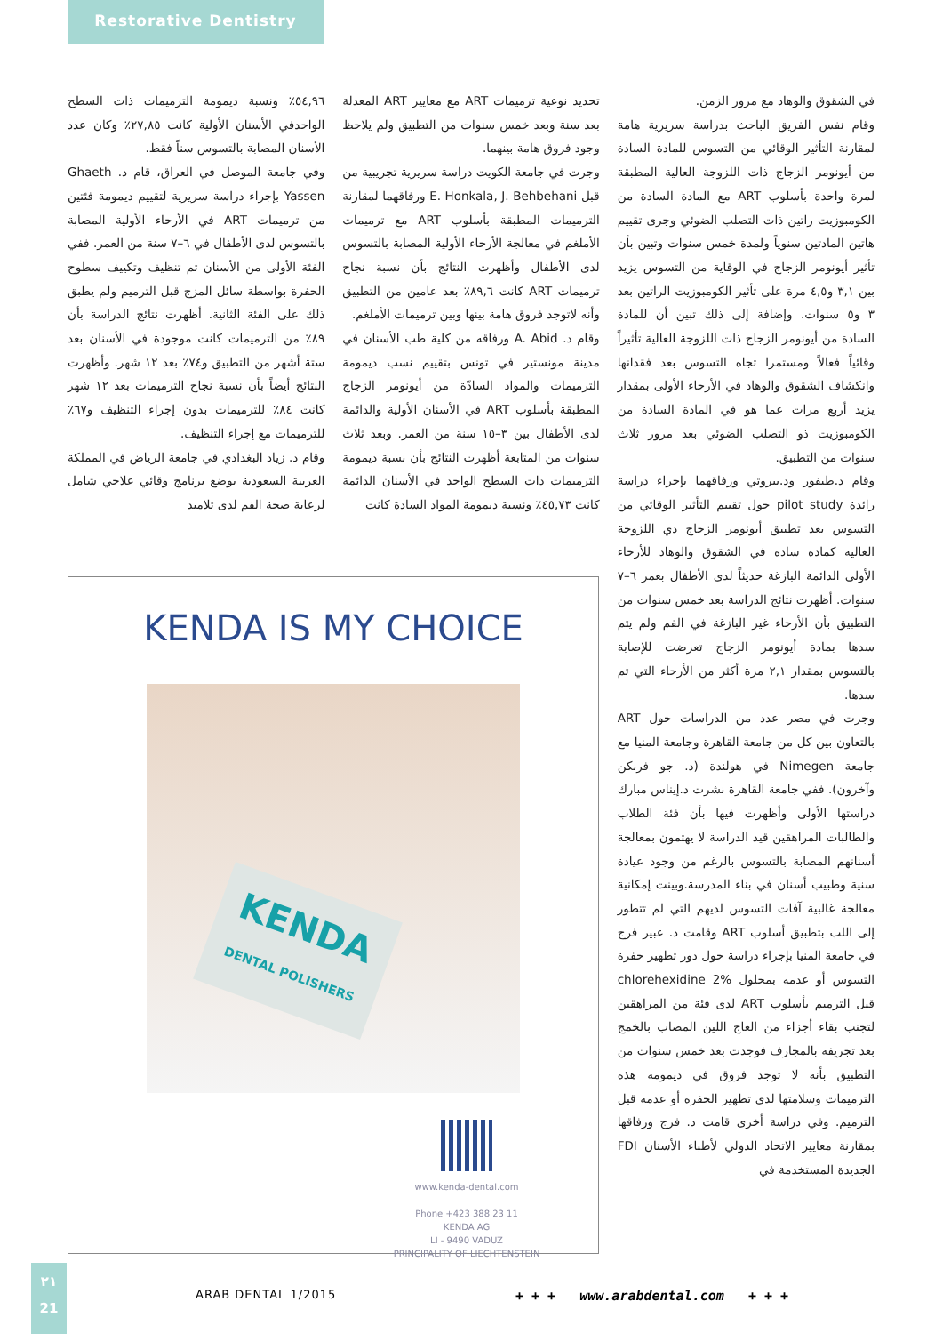Restorative Dentistry
في الشقوق والوهاد مع مرور الزمن.
وقام نفس الفريق الباحث بدراسة سريرية هامة لمقارنة التأثير الوقائي من التسوس للمادة السادة من أيونومر الزجاج ذات اللزوجة العالية المطبقة لمرة واحدة بأسلوب ART مع المادة السادة من الكومبوزيت راتين ذات التصلب الضوئي وجرى تقييم هاتين المادتين سنوياً ولمدة خمس سنوات وتبين بأن تأثير أيونومر الزجاج في الوقاية من التسوس يزيد بين ٣,١ و٤,٥ مرة على تأثير الكومبوزيت الراتين بعد ٣ و٥ سنوات. وإضافة إلى ذلك تبين أن للمادة السادة من أيونومر الزجاج ذات اللزوجة العالية تأثيراً وقائياً فعالاً ومستمرا تجاه التسوس بعد فقدانها وانكشاف الشقوق والوهاد في الأرحاء الأولى بمقدار يزيد أربع مرات عما هو في المادة السادة من الكومبوزيت ذو التصلب الضوئي بعد مرور ثلاث سنوات من التطبيق.
وقام د.طيفور ود.بيروتي ورفاقهما بإجراء دراسة رائدة pilot study حول تقييم التأثير الوقائي من التسوس بعد تطبيق أيونومر الزجاج ذي اللزوجة العالية كمادة سادة في الشقوق والوهاد للأرحاء الأولى الدائمة البازغة حديثاً لدى الأطفال بعمر ٦–٧ سنوات. أظهرت نتائج الدراسة بعد خمس سنوات من التطبيق بأن الأرحاء غير البازغة في الفم ولم يتم سدها بمادة أيونومر الزجاج تعرضت للإصابة بالتسوس بمقدار ٢,١ مرة أكثر من الأرحاء التي تم سدها.
وجرت في مصر عدد من الدراسات حول ART بالتعاون بين كل من جامعة القاهرة وجامعة المنيا مع جامعة Nimegen في هولندة (د. جو فرنكن وآخرون). ففي جامعة القاهرة نشرت د.إيناس مبارك دراستها الأولى وأظهرت فيها بأن فئة الطلاب والطالبات المراهقين قيد الدراسة لا يهتمون بمعالجة أسنانهم المصابة بالتسوس بالرغم من وجود عيادة سنية وطبيب أسنان في بناء المدرسة.وبينت إمكانية معالجة غالبية آفات التسوس لديهم التي لم تتطور إلى اللب بتطبيق أسلوب ART وقامت د. عبير فرج في جامعة المنيا بإجراء دراسة حول دور تطهير حفرة التسوس أو عدمه بمحلول chlorehexidine 2% قبل الترميم بأسلوب ART لدى فئة من المراهقين لتجنب بقاء أجزاء من العاج اللين المصاب بالخمج بعد تجريفه بالمجارف فوجدت بعد خمس سنوات من التطبيق بأنه لا توجد فروق في ديمومة هذه الترميمات وسلامتها لدى تطهير الحفره أو عدمه قبل الترميم. وفي دراسة أخرى قامت د. فرج ورفاقها بمقارنة معايير الاتحاد الدولي لأطباء الأسنان FDI الجديدة المستخدمة في
تحديد نوعية ترميمات ART مع معايير ART المعدلة بعد سنة وبعد خمس سنوات من التطبيق ولم يلاحظ وجود فروق هامة بينهما.
وجرت في جامعة الكويت دراسة سريرية تجريبية من قبل E. Honkala, J. Behbehani ورفاقهما لمقارنة الترميمات المطبقة بأسلوب ART مع ترميمات الأملغم في معالجة الأرحاء الأولية المصابة بالتسوس لدى الأطفال وأظهرت النتائج بأن نسبة نجاح ترميمات ART كانت ٨٩,٦٪ بعد عامين من التطبيق وأنه لاتوجد فروق هامة بينها وبين ترميمات الأملغم.
وقام د. A. Abid ورفاقه من كلية طب الأسنان في مدينة مونستير في تونس بتقييم نسب ديمومة الترميمات والمواد السادّة من أيونومر الزجاج المطبقة بأسلوب ART في الأسنان الأولية والدائمة لدى الأطفال بين ٣–١٥ سنة من العمر. وبعد ثلاث سنوات من المتابعة أظهرت النتائج بأن نسبة ديمومة الترميمات ذات السطح الواحد في الأسنان الدائمة كانت ٤٥,٧٣٪ ونسبة ديمومة المواد السادة كانت
٥٤,٩٦٪ ونسبة ديمومة الترميمات ذات السطح الواحدفي الأسنان الأولية كانت ٢٧,٨٥٪ وكان عدد الأسنان المصابة بالتسوس سناً فقط.
وفي جامعة الموصل في العراق، قام د. Ghaeth Yassen بإجراء دراسة سريرية لتقييم ديمومة فئتين من ترميمات ART في الأرحاء الأولية المصابة بالتسوس لدى الأطفال في ٦–٧ سنة من العمر. ففي الفئة الأولى من الأسنان تم تنظيف وتكييف سطوح الحفرة بواسطة سائل المزج قبل الترميم ولم يطبق ذلك على الفئة الثانية. أظهرت نتائج الدراسة بأن ٨٩٪ من الترميمات كانت موجودة في الأسنان بعد ستة أشهر من التطبيق و٧٤٪ بعد ١٢ شهر. وأظهرت النتائج أيضاً بأن نسبة نجاح الترميمات بعد ١٢ شهر كانت ٨٤٪ للترميمات بدون إجراء التنظيف و٦٧٪ للترميمات مع إجراء التنظيف.
وقام د. زياد البغدادي في جامعة الرياض في المملكة العربية السعودية بوضع برنامج وقائي علاجي شامل لرعاية صحة الفم لدى تلاميذ
KENDA IS MY CHOICE
KENDA
DENTAL POLISHERS
www.kenda-dental.com
Phone +423 388 23 11
KENDA AG
LI - 9490 VADUZ
PRINCIPALITY OF LIECHTENSTEIN
٢١
21
ARAB DENTAL 1/2015
+ + + www.arabdental.com + + +